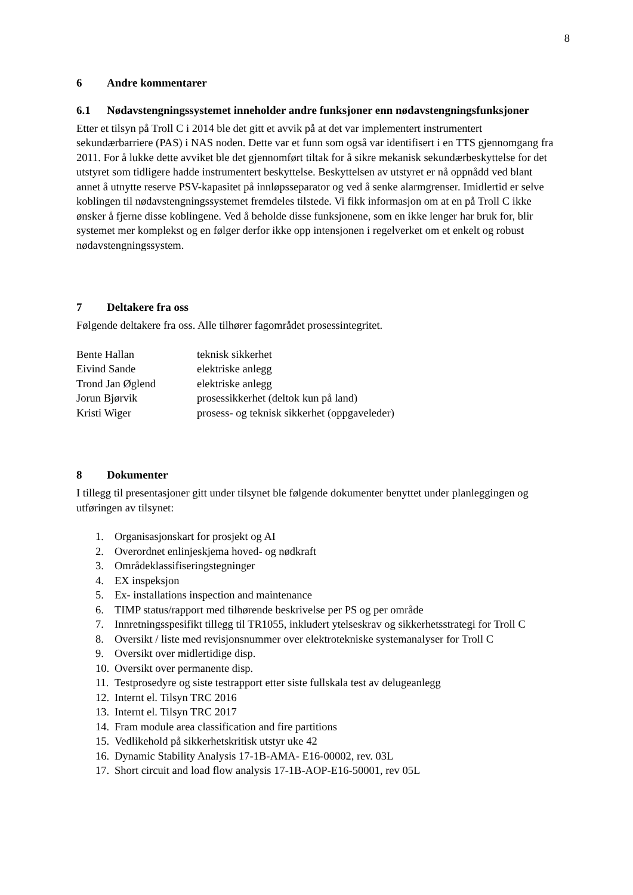8
6 Andre kommentarer
6.1 Nødavstengningssystemet inneholder andre funksjoner enn nødavstengningsfunksjoner
Etter et tilsyn på Troll C i 2014 ble det gitt et avvik på at det var implementert instrumentert sekundærbarriere (PAS) i NAS noden. Dette var et funn som også var identifisert i en TTS gjennomgang fra 2011. For å lukke dette avviket ble det gjennomført tiltak for å sikre mekanisk sekundærbeskyttelse for det utstyret som tidligere hadde instrumentert beskyttelse. Beskyttelsen av utstyret er nå oppnådd ved blant annet å utnytte reserve PSV-kapasitet på innløpsseparator og ved å senke alarmgrenser. Imidlertid er selve koblingen til nødavstengningssystemet fremdeles tilstede. Vi fikk informasjon om at en på Troll C ikke ønsker å fjerne disse koblingene. Ved å beholde disse funksjonene, som en ikke lenger har bruk for, blir systemet mer komplekst og en følger derfor ikke opp intensjonen i regelverket om et enkelt og robust nødavstengningssystem.
7 Deltakere fra oss
Følgende deltakere fra oss. Alle tilhører fagområdet prosessintegritet.
| Bente Hallan | teknisk sikkerhet |
| Eivind Sande | elektriske anlegg |
| Trond Jan Øglend | elektriske anlegg |
| Jorun Bjørvik | prosessikkerhet (deltok kun på land) |
| Kristi Wiger | prosess- og teknisk sikkerhet (oppgaveleder) |
8 Dokumenter
I tillegg til presentasjoner gitt under tilsynet ble følgende dokumenter benyttet under planleggingen og utføringen av tilsynet:
1. Organisasjonskart for prosjekt og AI
2. Overordnet enlinjeskjema hoved- og nødkraft
3. Områdeklassifiseringstegninger
4. EX inspeksjon
5. Ex- installations inspection and maintenance
6. TIMP status/rapport med tilhørende beskrivelse per PS og per område
7. Innretningsspesifikt tillegg til TR1055, inkludert ytelseskrav og sikkerhetsstrategi for Troll C
8. Oversikt / liste med revisjonsnummer over elektrotekniske systemanalyser for Troll C
9. Oversikt over midlertidige disp.
10. Oversikt over permanente disp.
11. Testprosedyre og siste testrapport etter siste fullskala test av delugeanlegg
12. Internt el. Tilsyn TRC 2016
13. Internt el. Tilsyn TRC 2017
14. Fram module area classification and fire partitions
15. Vedlikehold på sikkerhetskritisk utstyr uke 42
16. Dynamic Stability Analysis 17-1B-AMA- E16-00002, rev. 03L
17. Short circuit and load flow analysis 17-1B-AOP-E16-50001, rev 05L